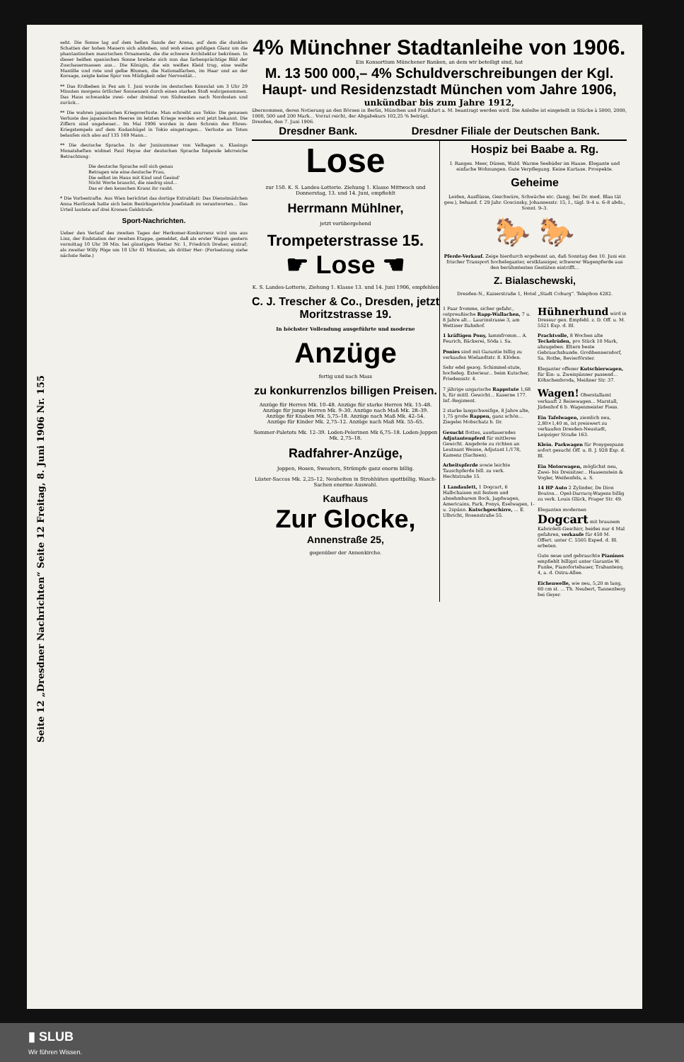Seite 12 „Dresdner Nachrichten“ Seite 12 Freitag, 8. Juni 1906 Nr. 155
seht. Die Sonne lag auf dem hellen Sande der Arena, auf dem die dunklen Schatten der hohen Mauern sich abhoben, und wob einen goldigen Glanz um die phantastischen maurischen Ornamente, die die schwere Architektur bekrönen. In dieser heißen spanischen Sonne breitete sich nun das farbenprächtige Bild der Zuschauermassen aus... Die Königin, die ein weißes Kleid trug, eine weiße Mantille und rote und gelbe Blumen, die Nationalfarben, im Haar und an der Korsage, zeigte keine Spur von Müdigkeit oder Nervosität...
** Das Erdbeben in Fez am 1. Juni wurde im deutschen Konsulat um 3 Uhr 29 Minuten morgens örtlicher Sonnenzeit durch einen starken Stoß wahrgenommen. Das Haus schwankte zwei- oder dreimal von Südwesten nach Nordosten und zurück...
** Die wahren japanischen Kriegsverluste. Man schreibt aus Tokio: Die genauen Verluste des japanischen Heeres im letzten Kriege werden erst jetzt bekannt. Die Ziffern sind ungeheuer... Im Mai 1906 wurden in dem Schrein des Ehren-Kriegstempels auf dem Kudanhügel in Tokio eingetragen... Verluste an Toten belaufen sich also auf 135 169 Mann...
** Die deutsche Sprache. In der Juninummer von Velhagen u. Klasings Monatsheften widmet Paul Heyse der deutschen Sprache folgende lehrreiche Betrachtung:
Die deutsche Sprache soll sich genau
Betragen wie eine deutsche Frau,
Die selbst im Haus mit Kind und Gesind'
Nicht Worte braucht, die niedrig sind...
Das er den keuschen Kranz ihr raubt.
* Die Vorbestrafte. Aus Wien berichtet das dortige Extrablatt: Das Dienstmädchen Anna Havliczek hatte sich beim Bezirksgerichte Josefstadt zu verantworten... Das Urteil lautete auf drei Kronen Geldstrafe.
Sport-Nachrichten.
Ueber den Verlauf des zweiten Tages der Herkomer-Konkurrenz wird uns aus Linz, der Endstation der zweiten Etappe, gemeldet, daß als erster Wagen gestern vormittag 10 Uhr 39 Min. bei günstigem Wetter Nr. 1, Friedrich Dreher, eintraf; als zweiter Willy Pöge um 10 Uhr 41 Minuten, als dritter Her- (Fortsetzung siehe nächste Seite.)
4% Münchner Stadtanleihe von 1906.
Ein Konsortium Münchener Banken, an dem wir beteiligt sind, hat
M. 13 500 000,– 4% Schuldverschreibungen der Kgl. Haupt- und Residenzstadt München vom Jahre 1906,
unkündbar bis zum Jahre 1912,
übernommen, deren Notierung an den Börsen in Berlin, München und Frankfurt a. M. beantragt werden wird. Die Anleihe ist eingeteilt in Stücke à 5000, 2000, 1000, 500 und 200 Mark... Vorrat reicht, der Abgabekurs 102,25 % beträgt.
Dresden, den 7. Juni 1906.
Dresdner Bank. Dresdner Filiale der Deutschen Bank.
Lose
zur 150. K. S. Landes-Lotterie. Ziehung 1. Klasse Mittwoch und Donnerstag, 13. und 14. Juni, empfiehlt
Herrmann Mühlner,
jetzt vorübergehend
Trompeterstrasse 15.
☛ Lose ☚
K. S. Landes-Lotterie, Ziehung 1. Klasse 13. und 14. Juni 1906, empfehlen
C. J. Trescher & Co., Dresden, jetzt Moritzstrasse 19.
In höchster Vollendung ausgeführte und moderne
Anzüge
fertig und nach Mass
zu konkurrenzlos billigen Preisen.
Anzüge für Herren Mk. 10–48. Anzüge für starke Herren Mk. 15–48.
Anzüge für junge Herren Mk. 9–30. Anzüge nach Maß Mk. 28–39.
Anzüge für Knaben Mk. 5,75–18. Anzüge nach Maß Mk. 42–54.
Anzüge für Kinder Mk. 2,75–12. Anzüge nach Maß Mk. 55–65.
Sommer-Paletots Mk. 12–39. Loden-Pelerinen Mk 6,75–18. Loden-Joppen Mk. 2,75–18.
Radfahrer-Anzüge,
Joppen, Hosen, Sweaters, Strümpfe ganz enorm billig.
Lüster-Saccos Mk. 2,25–12. Neuheiten in Strohhüten spottbillig. Wasch-Sachen enorme Auswahl.
Kaufhaus
Zur Glocke,
Annenstraße 25,
gegenüber der Annenkirche.
Hospiz bei Baabe a. Rg.
I. Ranges. Meer, Dünen, Wald. Warme Seebäder im Hause. Elegante und einfache Wohnungen. Gute Verpflegung. Keine Kurtaxe. Prospekte.
Geheime
Leiden, Ausflüsse, Geschwüre, Schwäche etc. (langj. bei Dr. med. Blau tät gew.), behand. f. 29 Jahr. Goscinsky, Johannesstr. 15, I., tägl. 9–4 u. 6–8 abds., Sonnt. 9–3.
🐎 🐎
Pferde-Verkauf. Zeige hierdurch ergebenst an, daß Sonntag den 10. Juni ein frischer Transport hocheleganter, erstklassiger, schwerer Wagenpferde aus den berühmtesten Gestüten eintrifft...
Z. Bialaschewski,
Dresden-N., Kaiserstraße 1, Hotel „Stadt Coburg“. Telephon 4282.
1 Paar fromme, sicher gefahr., ostpreußische Rapp-Wallachen, 7 u. 8 Jahre alt... Laurinstrasse 3, am Wettiner Bahnhof.
1 kräftigen Pony, lammfromm... A. Feurich, Bäckerei, Söda i. Sa.
Ponies sind mit Garantie billig zu verkaufen Wielandtstr. 8. Klöden.
Sehr edel gezog. Schimmel-stute, hocheleg. Exterieur... beim Kutscher, Friedensstr. 4.
7 jährige ungarische Rappstute 1,68 h, für mittl. Gewicht... Kaserne 177. Inf.-Regiment.
2 starke langschweifige, 8 Jahre alte, 1,75 große Rappen, ganz schön... Ziegelei Mobschatz b. Dr.
Gesucht flottes, ausdauerndes Adjutantenpferd für mittleres Gewicht. Angebote zu richten an Leutnant Weisse, Adjutant I./178, Kamenz (Sachsen).
Arbeitspferde sowie leichte Tauschpferde bill. zu verk. Hechtstraße 15.
1 Landaulett, 1 Dogcart, 6 Halbchaisen mit festem und abnehmbarem Bock, Jagdwagen, Americains, Park, Ponys, Eselwagen, 1- u. 2spänn. Kutschgeschirre, ... E. Ulbricht, Rosenstraße 55.
Hühnerhund wird in Dressur gen. Empfehl. z. D. Off. u. M. 5521 Exp. d. Bl.
Prachtvolle, 8 Wochen alte Teckelrüden, pro Stück 10 Mark, abzugeben. Eltern beste Gebrauchshunde. Großhennersdorf, Sa. Rothe, Revierförster.
Eleganter offener Kutschierwagen, für Ein- u. Zweispänner passend... Köhschenbroda, Meißner Str. 37.
Wagen! Oberstallamt verkauft 2 Reisewagen... Marstall, Jüdenhof 6 b. Wagenmeister Fiess.
Ein Tafelwagen, ziemlich neu, 2,80×1,40 m, ist preiswert zu verkaufen Dresden-Neustadt, Leipziger Straße 163.
Klein. Parkwagen für Ponygespann sofort gesucht Off. u. B. J. 928 Exp. d. Bl.
Ein Motorwagen, möglichst neu, Zwei- bis Dreisitzer... Haasenstein & Vogler, Weißenfels, a. S.
14 HP Auto 2 Zylinder, De Dion Bouton... Opel-Darracq-Wagens billig zu verk. Louis Glück, Prager Str. 49.
Eleganten modernen Dogcart mit braunem Kabriolett-Geschirr, beides nur 4 Mal gefahren, verkaufe für 450 M. Offert. unter C. 5505 Exped. d. Bl. erbeten.
Gute neue und gebrauchte Pianinos empfiehlt billigst unter Garantie W. Funke, Pianofortebauer, Trabantenq. 4, a. d. Ostra-Allee.
Eichenwelle, wie neu, 5,20 m lang, 60 cm st. ... Th. Neubert, Tannenberg bei Geyer.
▮ SLUB
Wir führen Wissen.